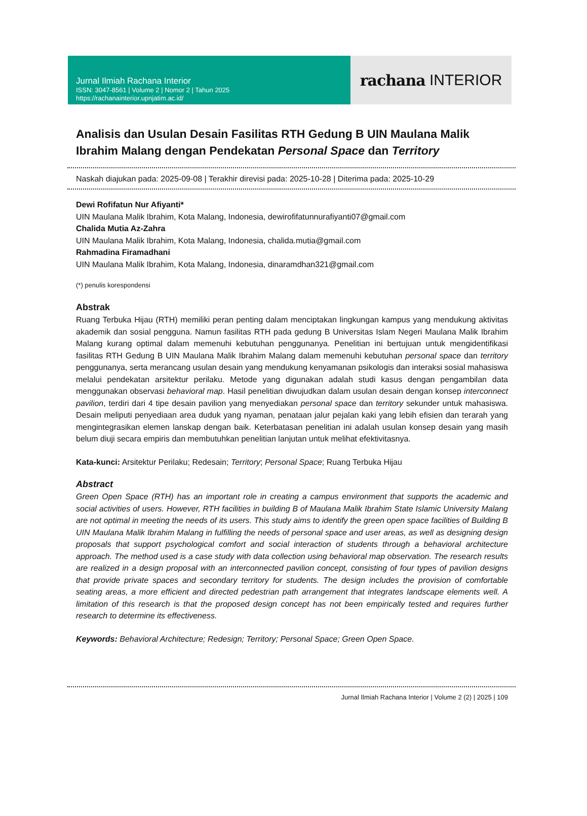Jurnal Ilmiah Rachana Interior
ISSN: 3047-8561 | Volume 2 | Nomor 2 | Tahun 2025
https://rachanainterior.upnjatim.ac.id/
rachana INTERIOR
Analisis dan Usulan Desain Fasilitas RTH Gedung B UIN Maulana Malik Ibrahim Malang dengan Pendekatan Personal Space dan Territory
Naskah diajukan pada: 2025-09-08 | Terakhir direvisi pada: 2025-10-28 | Diterima pada: 2025-10-29
Dewi Rofifatun Nur Afiyanti*
UIN Maulana Malik Ibrahim, Kota Malang, Indonesia, dewirofifatunnurafiyanti07@gmail.com
Chalida Mutia Az-Zahra
UIN Maulana Malik Ibrahim, Kota Malang, Indonesia, chalida.mutia@gmail.com
Rahmadina Firamadhani
UIN Maulana Malik Ibrahim, Kota Malang, Indonesia, dinaramdhan321@gmail.com
(*) penulis korespondensi
Abstrak
Ruang Terbuka Hijau (RTH) memiliki peran penting dalam menciptakan lingkungan kampus yang mendukung aktivitas akademik dan sosial pengguna. Namun fasilitas RTH pada gedung B Universitas Islam Negeri Maulana Malik Ibrahim Malang kurang optimal dalam memenuhi kebutuhan penggunanya. Penelitian ini bertujuan untuk mengidentifikasi fasilitas RTH Gedung B UIN Maulana Malik Ibrahim Malang dalam memenuhi kebutuhan personal space dan territory penggunanya, serta merancang usulan desain yang mendukung kenyamanan psikologis dan interaksi sosial mahasiswa melalui pendekatan arsitektur perilaku. Metode yang digunakan adalah studi kasus dengan pengambilan data menggunakan observasi behavioral map. Hasil penelitian diwujudkan dalam usulan desain dengan konsep interconnect pavilion, terdiri dari 4 tipe desain pavilion yang menyediakan personal space dan territory sekunder untuk mahasiswa. Desain meliputi penyediaan area duduk yang nyaman, penataan jalur pejalan kaki yang lebih efisien dan terarah yang mengintegrasikan elemen lanskap dengan baik. Keterbatasan penelitian ini adalah usulan konsep desain yang masih belum diuji secara empiris dan membutuhkan penelitian lanjutan untuk melihat efektivitasnya.
Kata-kunci: Arsitektur Perilaku; Redesain; Territory; Personal Space; Ruang Terbuka Hijau
Abstract
Green Open Space (RTH) has an important role in creating a campus environment that supports the academic and social activities of users. However, RTH facilities in building B of Maulana Malik Ibrahim State Islamic University Malang are not optimal in meeting the needs of its users. This study aims to identify the green open space facilities of Building B UIN Maulana Malik Ibrahim Malang in fulfilling the needs of personal space and user areas, as well as designing design proposals that support psychological comfort and social interaction of students through a behavioral architecture approach. The method used is a case study with data collection using behavioral map observation. The research results are realized in a design proposal with an interconnected pavilion concept, consisting of four types of pavilion designs that provide private spaces and secondary territory for students. The design includes the provision of comfortable seating areas, a more efficient and directed pedestrian path arrangement that integrates landscape elements well. A limitation of this research is that the proposed design concept has not been empirically tested and requires further research to determine its effectiveness.
Keywords: Behavioral Architecture; Redesign; Territory; Personal Space; Green Open Space.
Jurnal Ilmiah Rachana Interior | Volume 2 (2) | 2025 | 109